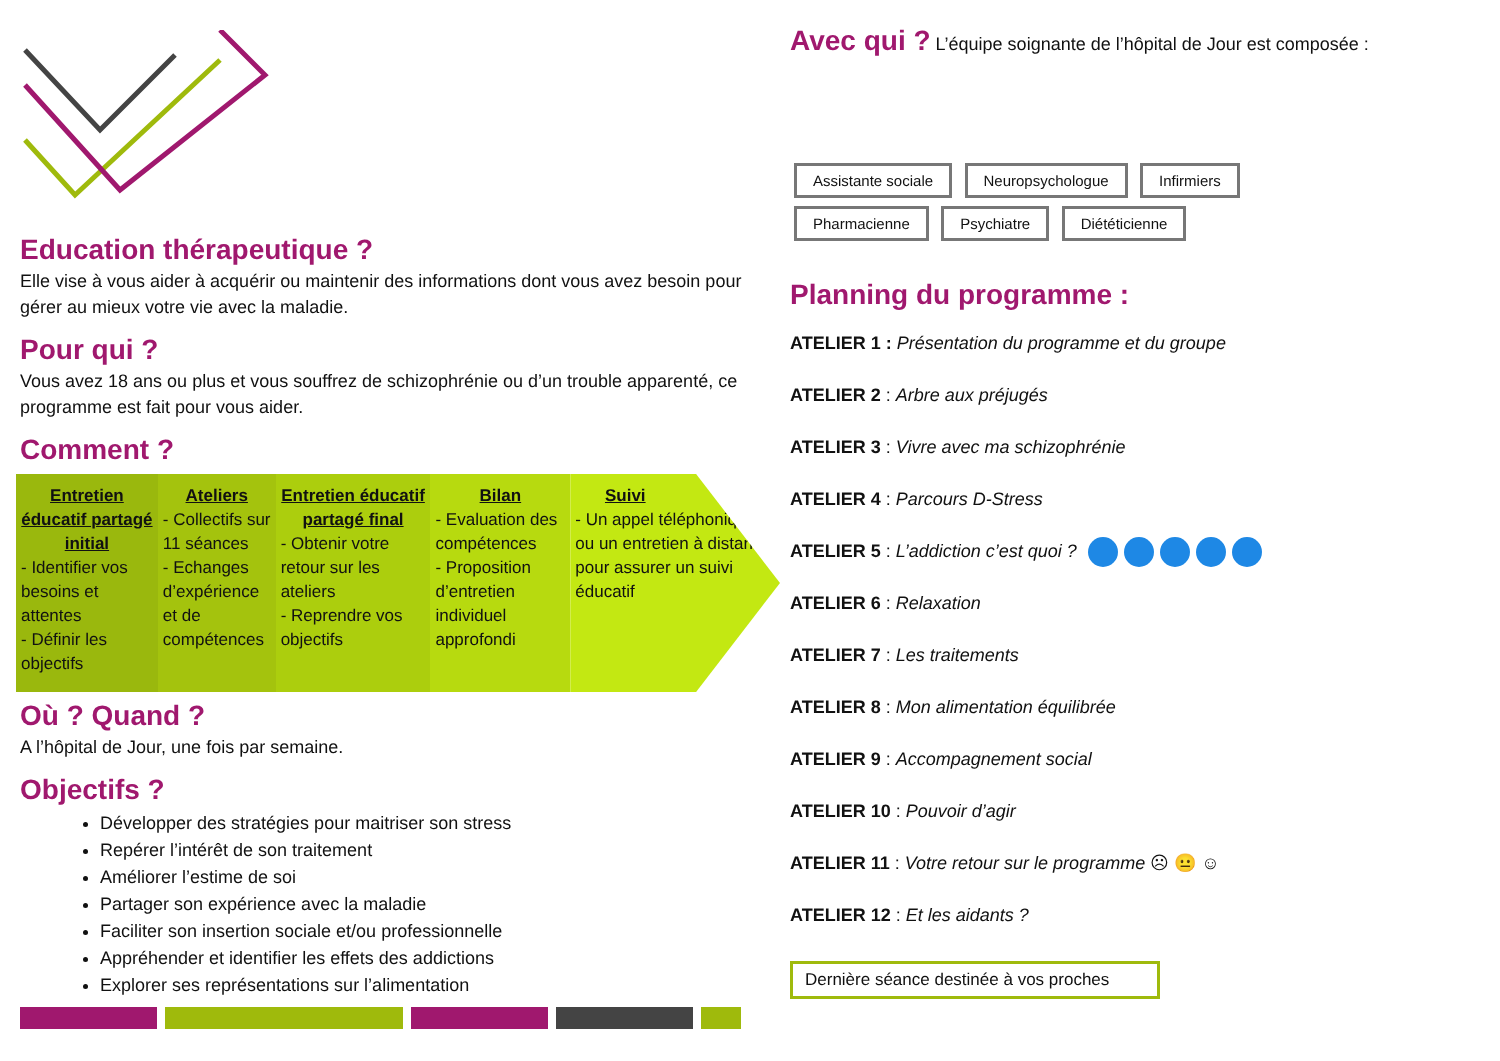Education thérapeutique ?
Elle vise à vous aider à acquérir ou maintenir des informations dont vous avez besoin pour gérer au mieux votre vie avec la maladie.
Pour qui ?
Vous avez 18 ans ou plus et vous souffrez de schizophrénie ou d’un trouble apparenté, ce programme est fait pour vous aider.
Comment ?
Entretien éducatif partagé initial
- Identifier vos besoins et attentes
- Définir les objectifs
Ateliers
- Collectifs sur 11 séances
- Echanges d’expérience et de compétences
Entretien éducatif partagé final
- Obtenir votre retour sur les ateliers
- Reprendre vos objectifs
Bilan
- Evaluation des compétences
- Proposition d’entretien individuel approfondi
Suivi
- Un appel téléphonique ou un entretien à distance pour assurer un suivi éducatif
Où ? Quand ?
A l’hôpital de Jour, une fois par semaine.
Objectifs ?
Développer des stratégies pour maitriser son stress
Repérer l’intérêt de son traitement
Améliorer l’estime de soi
Partager son expérience avec la maladie
Faciliter son insertion sociale et/ou professionnelle
Appréhender et identifier les effets des addictions
Explorer ses représentations sur l’alimentation
Avec qui ? L’équipe soignante de l’hôpital de Jour est composée :
Assistante sociale Neuropsychologue Infirmiers
Pharmacienne Psychiatre Diététicienne
Planning du programme :
ATELIER 1 : Présentation du programme et du groupe
ATELIER 2 : Arbre aux préjugés
ATELIER 3 : Vivre avec ma schizophrénie
ATELIER 4 : Parcours D-Stress
ATELIER 5 : L’addiction c’est quoi ?
ATELIER 6 : Relaxation
ATELIER 7 : Les traitements
ATELIER 8 : Mon alimentation équilibrée
ATELIER 9 : Accompagnement social
ATELIER 10 : Pouvoir d’agir
ATELIER 11 : Votre retour sur le programme ☹ 😐 ☺
ATELIER 12 : Et les aidants ?
Dernière séance destinée à vos proches